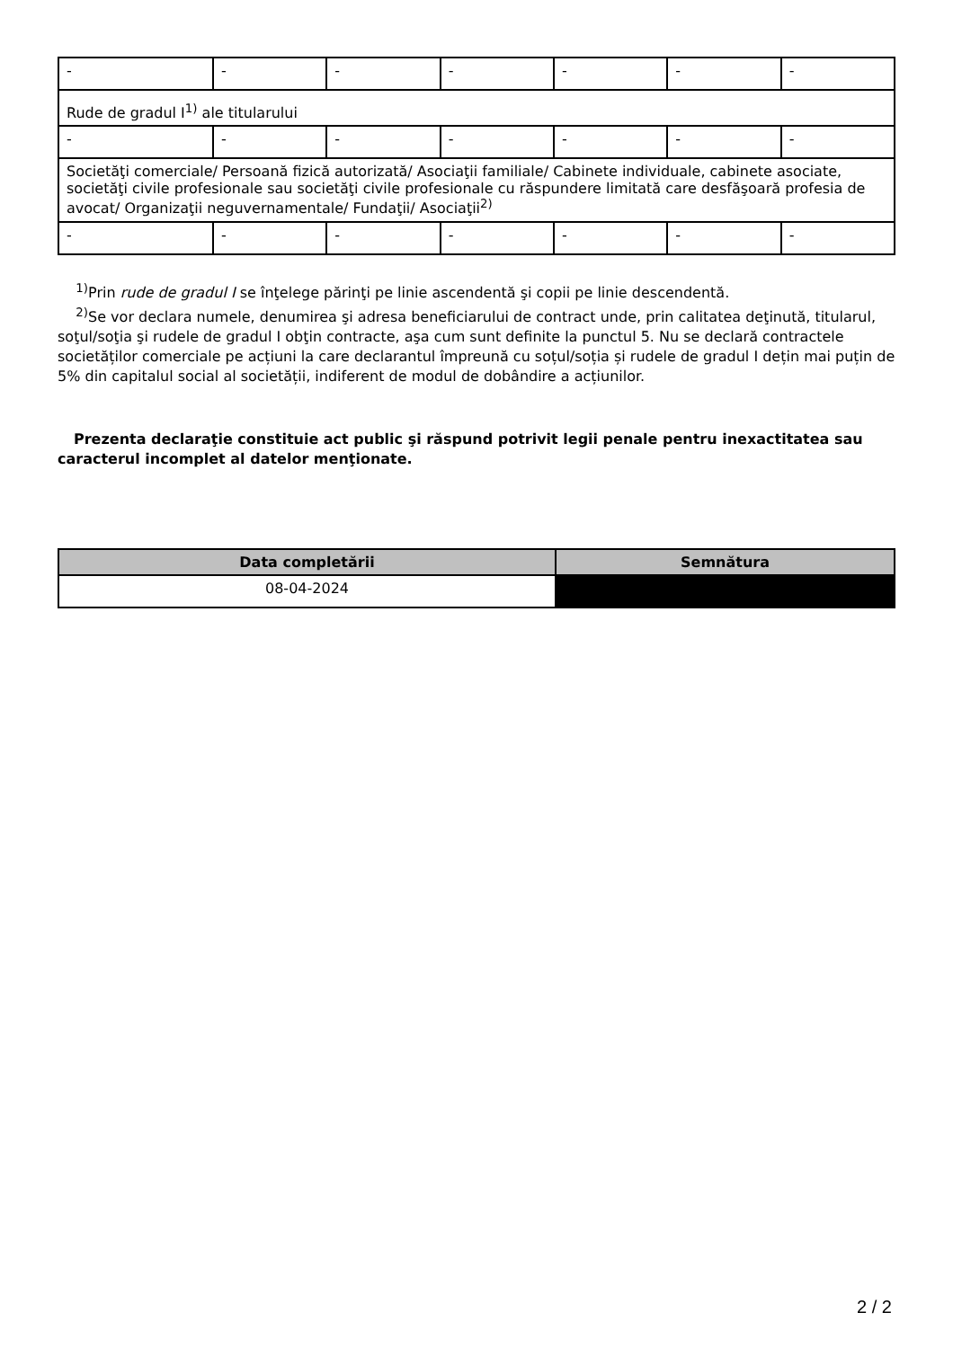| - | - | - | - | - | - | - |
| Rude de gradul I<sup>1)</sup> ale titularului | | | | | | |
| - | - | - | - | - | - | - |
| Societăţi comerciale/ Persoană fizică autorizată/ Asociaţii familiale/ Cabinete individuale, cabinete asociate, societăţi civile profesionale sau societăţi civile profesionale cu răspundere limitată care desfăşoară profesia de avocat/ Organizaţii neguvernamentale/ Fundaţii/ Asociaţii<sup>2)</sup> | | | | | | |
| - | - | - | - | - | - | - |
<sup>1)</sup> Prin rude de gradul I se înţelege părinţi pe linie ascendentă şi copii pe linie descendentă.
<sup>2)</sup> Se vor declara numele, denumirea şi adresa beneficiarului de contract unde, prin calitatea deţinută, titularul, soţul/soţia şi rudele de gradul I obţin contracte, aşa cum sunt definite la punctul 5. Nu se declară contractele societăților comerciale pe acțiuni la care declarantul împreună cu soțul/soția și rudele de gradul I dețin mai puțin de 5% din capitalul social al societății, indiferent de modul de dobândire a acțiunilor.
Prezenta declaraţie constituie act public şi răspund potrivit legii penale pentru inexactitatea sau caracterul incomplet al datelor menţionate.
| Data completării | Semnătura |
| --- | --- |
| 08-04-2024 | |
2 / 2